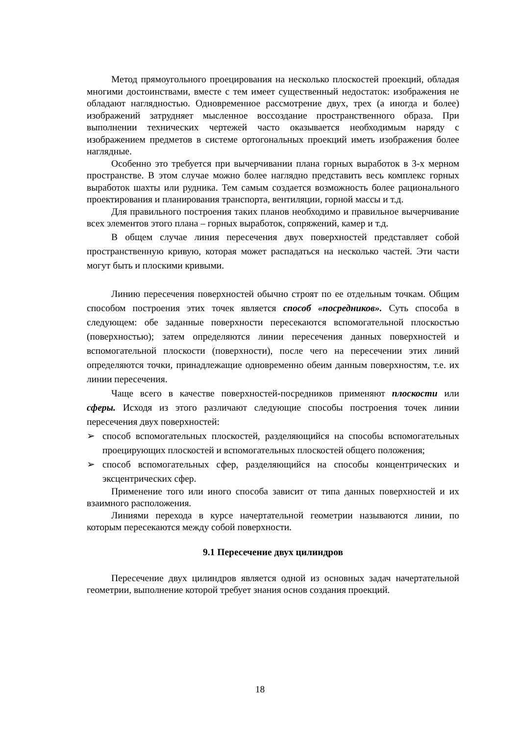Метод прямоугольного проецирования на несколько плоскостей проекций, обладая многими достоинствами, вместе с тем имеет существенный недостаток: изображения не обладают наглядностью. Одновременное рассмотрение двух, трех (а иногда и более) изображений затрудняет мысленное воссоздание пространственного образа. При выполнении технических чертежей часто оказывается необходимым наряду с изображением предметов в системе ортогональных проекций иметь изображения более наглядные.
Особенно это требуется при вычерчивании плана горных выработок в 3-х мерном пространстве. В этом случае можно более наглядно представить весь комплекс горных выработок шахты или рудника. Тем самым создается возможность более рационального проектирования и планирования транспорта, вентиляции, горной массы и т.д.
Для правильного построения таких планов необходимо и правильное вычерчивание всех элементов этого плана – горных выработок, сопряжений, камер и т.д.
В общем случае линия пересечения двух поверхностей представляет собой пространственную кривую, которая может распадаться на несколько частей. Эти части могут быть и плоскими кривыми.
Линию пересечения поверхностей обычно строят по ее отдельным точкам. Общим способом построения этих точек является способ «посредников». Суть способа в следующем: обе заданные поверхности пересекаются вспомогательной плоскостью (поверхностью); затем определяются линии пересечения данных поверхностей и вспомогательной плоскости (поверхности), после чего на пересечении этих линий определяются точки, принадлежащие одновременно обеим данным поверхностям, т.е. их линии пересечения.
Чаще всего в качестве поверхностей-посредников применяют плоскости или сферы. Исходя из этого различают следующие способы построения точек линии пересечения двух поверхностей:
➢ способ вспомогательных плоскостей, разделяющийся на способы вспомогательных проецирующих плоскостей и вспомогательных плоскостей общего положения;
➢ способ вспомогательных сфер, разделяющийся на способы концентрических и эксцентрических сфер.
Применение того или иного способа зависит от типа данных поверхностей и их взаимного расположения.
Линиями перехода в курсе начертательной геометрии называются линии, по которым пересекаются между собой поверхности.
9.1 Пересечение двух цилиндров
Пересечение двух цилиндров является одной из основных задач начертательной геометрии, выполнение которой требует знания основ создания проекций.
18